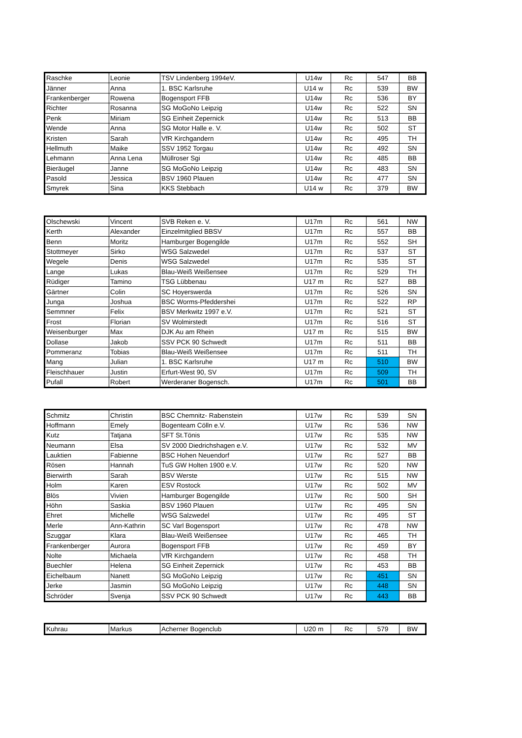| Raschke | Leonie | TSV Lindenberg 1994eV. | U14w | Rc | 547 | BB |
| Jänner | Anna | 1. BSC Karlsruhe | U14 w | Rc | 539 | BW |
| Frankenberger | Rowena | Bogensport FFB | U14w | Rc | 536 | BY |
| Richter | Rosanna | SG MoGoNo Leipzig | U14w | Rc | 522 | SN |
| Penk | Miriam | SG Einheit Zepernick | U14w | Rc | 513 | BB |
| Wende | Anna | SG Motor Halle e. V. | U14w | Rc | 502 | ST |
| Kristen | Sarah | VfR Kirchgandern | U14w | Rc | 495 | TH |
| Hellmuth | Maike | SSV 1952 Torgau | U14w | Rc | 492 | SN |
| Lehmann | Anna Lena | Müllroser Sgi | U14w | Rc | 485 | BB |
| Bieräugel | Janne | SG MoGoNo Leipzig | U14w | Rc | 483 | SN |
| Pasold | Jessica | BSV 1960 Plauen | U14w | Rc | 477 | SN |
| Smyrek | Sina | KKS Stebbach | U14 w | Rc | 379 | BW |
| Olschewski | Vincent | SVB Reken e. V. | U17m | Rc | 561 | NW |
| Kerth | Alexander | Einzelmitglied BBSV | U17m | Rc | 557 | BB |
| Benn | Moritz | Hamburger Bogengilde | U17m | Rc | 552 | SH |
| Stottmeyer | Sirko | WSG Salzwedel | U17m | Rc | 537 | ST |
| Wegele | Denis | WSG Salzwedel | U17m | Rc | 535 | ST |
| Lange | Lukas | Blau-Weiß Weißensee | U17m | Rc | 529 | TH |
| Rüdiger | Tamino | TSG Lübbenau | U17 m | Rc | 527 | BB |
| Gärtner | Colin | SC Hoyerswerda | U17m | Rc | 526 | SN |
| Junga | Joshua | BSC Worms-Pfeddershei | U17m | Rc | 522 | RP |
| Semmner | Felix | BSV Merkwitz 1997 e.V. | U17m | Rc | 521 | ST |
| Frost | Florian | SV Wolmirstedt | U17m | Rc | 516 | ST |
| Weisenburger | Max | DJK Au am Rhein | U17 m | Rc | 515 | BW |
| Dollase | Jakob | SSV PCK 90 Schwedt | U17m | Rc | 511 | BB |
| Pommeranz | Tobias | Blau-Weiß Weißensee | U17m | Rc | 511 | TH |
| Mang | Julian | 1. BSC Karlsruhe | U17 m | Rc | 510 | BW |
| Fleischhauer | Justin | Erfurt-West 90, SV | U17m | Rc | 509 | TH |
| Pufall | Robert | Werderaner Bogensch. | U17m | Rc | 501 | BB |
| Schmitz | Christin | BSC Chemnitz- Rabenstein | U17w | Rc | 539 | SN |
| Hoffmann | Emely | Bogenteam Cölln e.V. | U17w | Rc | 536 | NW |
| Kutz | Tatjana | SFT St.Tönis | U17w | Rc | 535 | NW |
| Neumann | Elsa | SV 2000 Diedrichshagen e.V. | U17w | Rc | 532 | MV |
| Lauktien | Fabienne | BSC Hohen Neuendorf | U17w | Rc | 527 | BB |
| Rösen | Hannah | TuS GW Holten 1900 e.V. | U17w | Rc | 520 | NW |
| Bierwirth | Sarah | BSV Werste | U17w | Rc | 515 | NW |
| Holm | Karen | ESV Rostock | U17w | Rc | 502 | MV |
| Blös | Vivien | Hamburger Bogengilde | U17w | Rc | 500 | SH |
| Höhn | Saskia | BSV 1960 Plauen | U17w | Rc | 495 | SN |
| Ehret | Michelle | WSG Salzwedel | U17w | Rc | 495 | ST |
| Merle | Ann-Kathrin | SC Varl Bogensport | U17w | Rc | 478 | NW |
| Szuggar | Klara | Blau-Weiß Weißensee | U17w | Rc | 465 | TH |
| Frankenberger | Aurora | Bogensport FFB | U17w | Rc | 459 | BY |
| Nolte | Michaela | VfR Kirchgandern | U17w | Rc | 458 | TH |
| Buechler | Helena | SG Einheit Zepernick | U17w | Rc | 453 | BB |
| Eichelbaum | Nanett | SG MoGoNo Leipzig | U17w | Rc | 451 | SN |
| Jerke | Jasmin | SG MoGoNo Leipzig | U17w | Rc | 448 | SN |
| Schröder | Svenja | SSV PCK 90 Schwedt | U17w | Rc | 443 | BB |
| Kuhrau | Markus | Acherner Bogenclub | U20 m | Rc | 579 | BW |